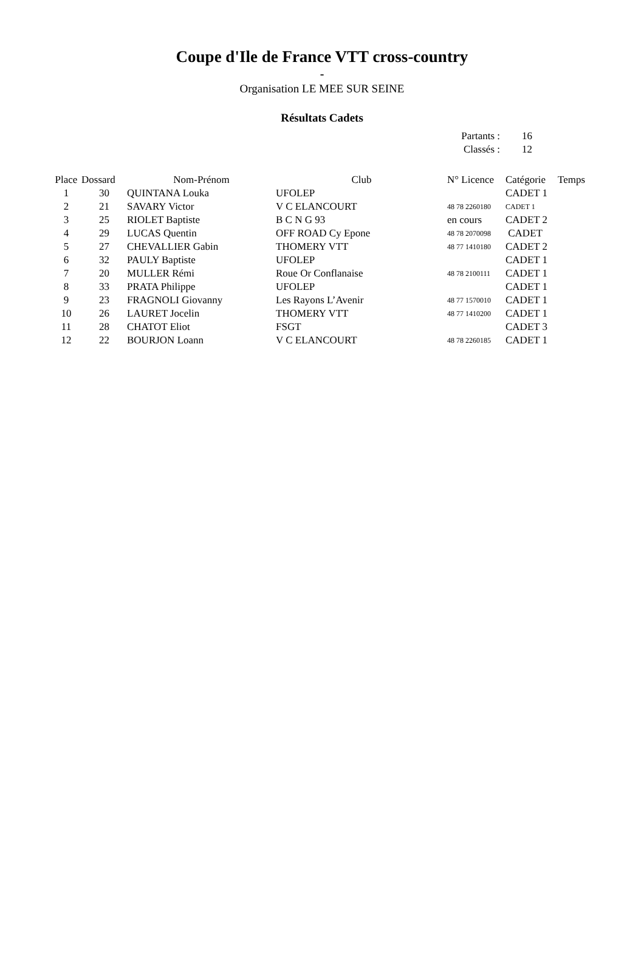Coupe d'Ile de France VTT cross-country
-
Organisation LE MEE SUR SEINE
Résultats Cadets
Partants : 16
Classés : 12
| Place | Dossard | Nom-Prénom | Club | N° Licence | Catégorie | Temps |
| --- | --- | --- | --- | --- | --- | --- |
| 1 | 30 | QUINTANA Louka | UFOLEP | | CADET 1 | |
| 2 | 21 | SAVARY Victor | V C ELANCOURT | 48 78 2260180 | CADET 1 | |
| 3 | 25 | RIOLET Baptiste | B C N G 93 | en cours | CADET 2 | |
| 4 | 29 | LUCAS Quentin | OFF ROAD Cy Epone | 48 78 2070098 | CADET | |
| 5 | 27 | CHEVALLIER Gabin | THOMERY VTT | 48 77 1410180 | CADET 2 | |
| 6 | 32 | PAULY Baptiste | UFOLEP | | CADET 1 | |
| 7 | 20 | MULLER Rémi | Roue Or Conflanaise | 48 78 2100111 | CADET 1 | |
| 8 | 33 | PRATA Philippe | UFOLEP | | CADET 1 | |
| 9 | 23 | FRAGNOLI Giovanny | Les Rayons L’Avenir | 48 77 1570010 | CADET 1 | |
| 10 | 26 | LAURET Jocelin | THOMERY VTT | 48 77 1410200 | CADET 1 | |
| 11 | 28 | CHATOT Eliot | FSGT | | CADET 3 | |
| 12 | 22 | BOURJON Loann | V C ELANCOURT | 48 78 2260185 | CADET 1 | |